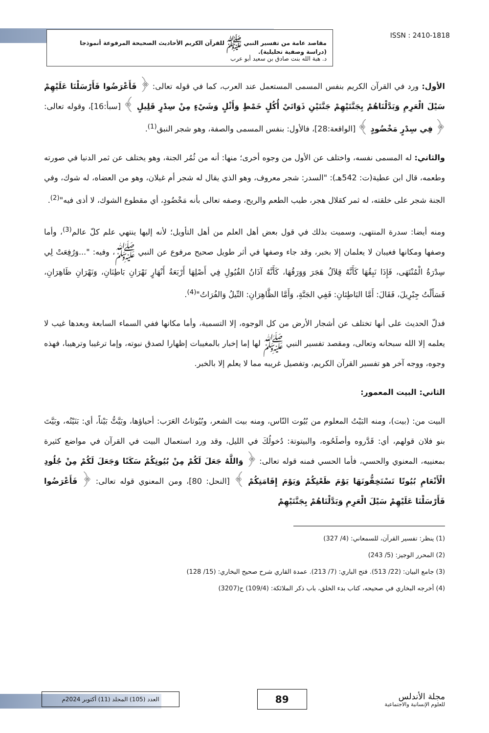ISSN : 2410-1818
مقاصد عامة من تفسير النبي ﷺ للقرآن الكريم الأحاديث الصحيحة المرفوعة أنموذجا
(دراسة وصفية تحليلية).
د. هبة الله بنت صادق بن سعيد أبو عرب
الأول: ورد في القرآن الكريم بنفس المسمى المستعمل عند العرب، كما في قوله تعالى: ﴿ فَأَعْرَضُوا فَأَرْسَلْنَا عَلَيْهِمْ سَيْلَ الْعَرِمِ وَبَدَّلْنَاهُمْ بِجَنَّتَيْهِمْ جَنَّتَيْنِ ذَوَاتَيْ أُكُلٍ خَمْطٍ وَأَثْلٍ وَشَيْءٍ مِنْ سِدْرٍ قَلِيلٍ ﴾ [سبأ:16]، وقوله تعالى: ﴿ فِي سِدْرٍ مَخْضُودٍ ﴾ [الواقعة:28]، فالأول: بنفس المسمى والصفة، وهو شجر النبق<sup>(1)</sup>.
والثاني: له المسمى نفسه، واختلف عن الأول من وجوه أخرى؛ منها: أنه من ثُمُر الجنة، وهو يختلف عن ثمر الدنيا في صورته وطعمه، قال ابن عطية(ت: 542هـ): "السدر: شجر معروف، وهو الذي يقال له شجر أم غيلان، وهو من العضاه، له شوك، وفي الجنة شجر على خلقته، له ثمر كقلال هجر، طيب الطعم والريح، وصفه تعالى بأنه مَخْضُودٍ، أي مقطوع الشوك، لا أذى فيه"<sup>(2)</sup>.
ومنه أيضا: سدرة المنتهى، وسميت بذلك في قول بعض أهل العلم من أهل التأويل؛ لأنه إليها ينتهي علم كلّ عالم<sup>(3)</sup>، وأما وصفها ومكانها فغيبان لا يعلمان إلا بخبر، وقد جاء وصفها في أثر طويل صحيح مرفوع عن النبي ﷺ، وفيه: "...وَرُفِعَتْ لِي سِدْرَةُ الْمُنْتَهَى، فَإِذَا نَبِقُهَا كَأَنَّهُ قِلاَلُ هَجَرَ وَوَرَقُهَا، كَأَنَّهُ آذَانُ الفُيُولِ فِي أَصْلِهَا أَرْبَعَةُ أَنْهَارٍ نَهْرَانِ بَاطِنَانِ، وَنَهْرَانِ ظَاهِرَانِ، فَسَأَلْتُ جِبْرِيلَ، فَقَالَ: أَمَّا البَاطِنَانِ: فَفِي الجَنَّةِ، وَأَمَّا الظَّاهِرَانِ: النِّيلُ وَالفُرَاتُ"<sup>(4)</sup>.
فدلّ الحديث على أنها تختلف عن أشجار الأرض من كل الوجوه، إلا التسمية، وأما مكانها ففي السماء السابعة وبعدها غيب لا يعلمه إلا الله سبحانه وتعالى، ومقصد تفسير النبي ﷺ لها إما إخبار بالمغيبات إظهارا لصدق نبوته، وإما ترغيبا وترهيبا، فهذه وجوه، ووجه آخر هو تفسير القرآن الكريم، وتفصيل غريبه مما لا يعلم إلا بالخبر.
الثاني: البيت المعمور:
البيت من: (بيت)، ومنه البَيْتُ المعلوم من بُيُوت النّاس، ومنه بيت الشعر، وبُيُوتاتُ العَرَب: أحياؤها، وبَيَّتُّ بَيْتاً، أي: بَنَيْتُه، وبَيَّتَ بنو فلان قولهم، أي: قَدَّروه وأصلَحُوه، والبيتوتة: دُخولُكَ في الليل، وقد ورد استعمال البيت في القرآن في مواضع كثيرة بمعنييه، المعنوي والحسي، فأما الحسي فمنه قوله تعالى: ﴿ وَاللَّهُ جَعَلَ لَكُمْ مِنْ بُيُوتِكُمْ سَكَنًا وَجَعَلَ لَكُمْ مِنْ جُلُودِ الْأَنْعَامِ بُيُوتًا تَسْتَخِفُّونَهَا يَوْمَ ظَعْنِكُمْ وَيَوْمَ إِقَامَتِكُمْ ﴾ [النحل: 80]، ومن المعنوي قوله تعالى: ﴿ فَأَعْرَضُوا فَأَرْسَلْنَا عَلَيْهِمْ سَيْلَ الْعَرِمِ وَبَدَّلْنَاهُمْ بِجَنَّتَيْهِمْ
(1) ينظر: تفسير القرآن، للسمعاني: (4/ 327)
(2) المحرر الوجيز: (5/ 243)
(3) جامع البيان: (22/ 513). فتح الباري: (7/ 213). عمدة القاري شرح صحيح البخاري: (15/ 128)
(4) أخرجه البخاري في صحيحه، كتاب بدء الخلق، باب ذكر الملائكة: (109/4) ح(3207)
مجلة الأندلس
للعلوم الإنسانية والاجتماعية
89
العدد (105) المجلد (11) أكتوبر 2024م